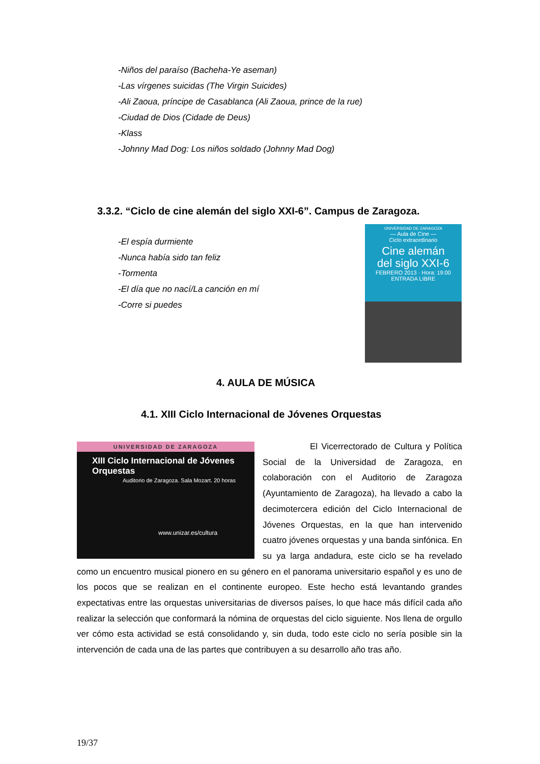-Niños del paraíso (Bacheha-Ye aseman)
-Las vírgenes suicidas (The Virgin Suicides)
-Ali Zaoua, príncipe de Casablanca (Ali Zaoua, prince de la rue)
-Ciudad de Dios (Cidade de Deus)
-Klass
-Johnny Mad Dog: Los niños soldado (Johnny Mad Dog)
3.3.2. “Ciclo de cine alemán del siglo XXI-6”. Campus de Zaragoza.
-El espía durmiente
-Nunca había sido tan feliz
-Tormenta
-El día que no nací/La canción en mí
-Corre si puedes
UNIVERSIDAD DE ZARAGOZA
— Aula de Cine —
Ciclo extraordinario
Cine alemán
del siglo XXI-6
FEBRERO 2013 · Hora: 19:00
ENTRADA LIBRE
4. AULA DE MÚSICA
4.1. XIII Ciclo Internacional de Jóvenes Orquestas
UNIVERSIDAD DE ZARAGOZA
XIII Ciclo Internacional de Jóvenes Orquestas
Auditorio de Zaragoza. Sala Mozart. 20 horas
www.unizar.es/cultura
El Vicerrectorado de Cultura y Política Social de la Universidad de Zaragoza, en colaboración con el Auditorio de Zaragoza (Ayuntamiento de Zaragoza), ha llevado a cabo la decimotercera edición del Ciclo Internacional de Jóvenes Orquestas, en la que han intervenido cuatro jóvenes orquestas y una banda sinfónica. En su ya larga andadura, este ciclo se ha revelado como un encuentro musical pionero en su género en el panorama universitario español y es uno de los pocos que se realizan en el continente europeo. Este hecho está levantando grandes expectativas entre las orquestas universitarias de diversos países, lo que hace más difícil cada año realizar la selección que conformará la nómina de orquestas del ciclo siguiente. Nos llena de orgullo ver cómo esta actividad se está consolidando y, sin duda, todo este ciclo no sería posible sin la intervención de cada una de las partes que contribuyen a su desarrollo año tras año.
19/37